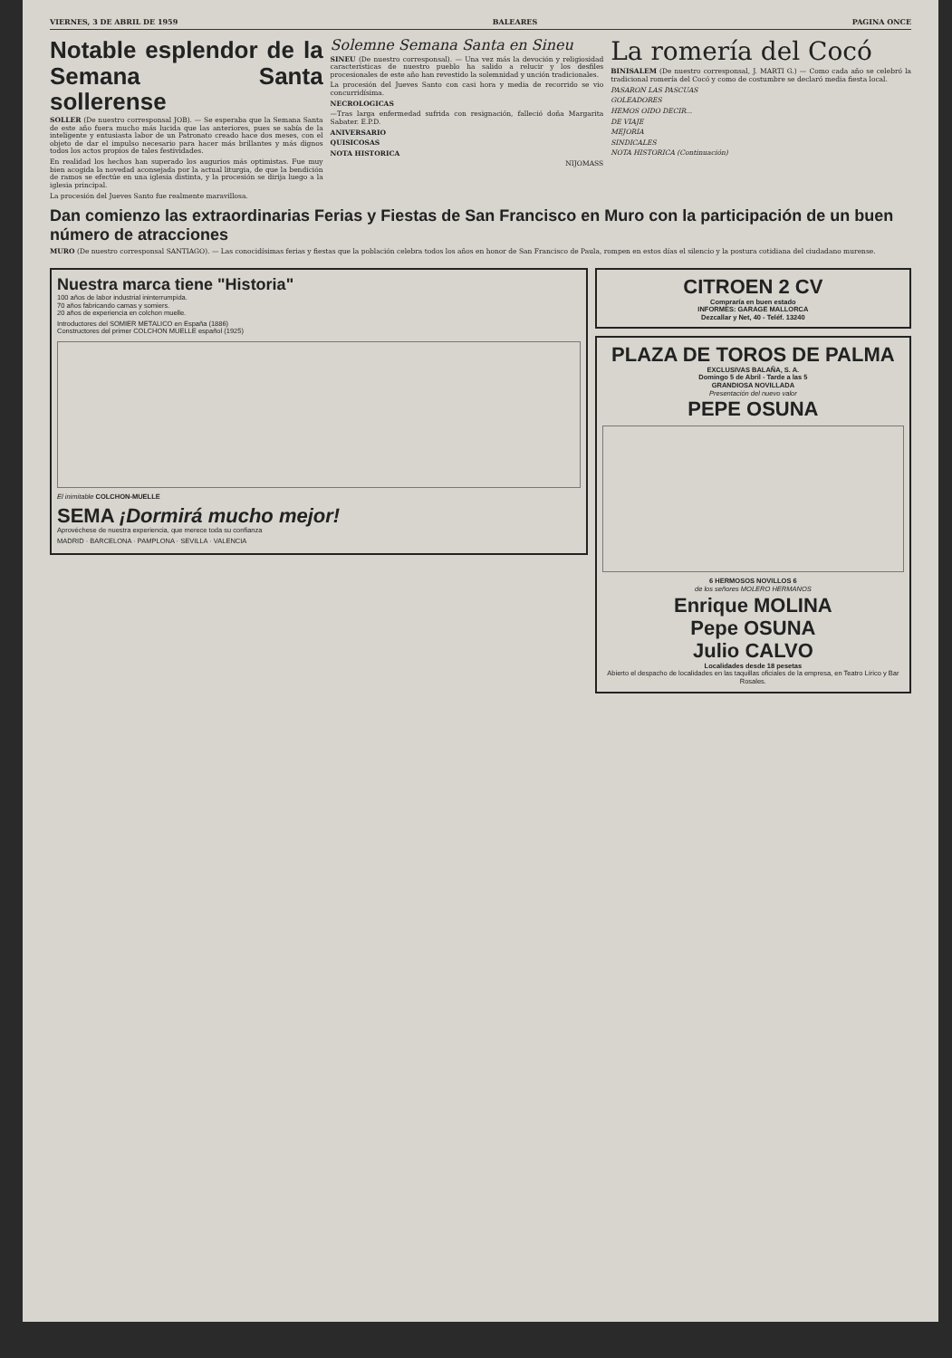VIERNES, 3 DE ABRIL DE 1959 BALEARES PAGINA ONCE
Notable esplendor de la Semana Santa sollerense
SOLLER (De nuestro corresponsal JOB). — Se esperaba que la Semana Santa de este año fuera mucho más lucida que las anteriores, pues se sabía de la inteligente y entusiasta labor de un Patronato creado hace dos meses, con el objeto de dar el impulso necesario para hacer más brillantes y más dignos todos los actos propios de tales festividades.
En realidad los hechos han superado los augurios más optimistas. Fue muy bien acogida la novedad aconsejada por la actual liturgia, de que la bendición de ramos se efectúe en una iglesia distinta, y la procesión se dirija luego a la iglesia principal.
La procesión del Jueves Santo fue realmente maravillosa.
Solemne Semana Santa en Sineu
SINEU (De nuestro corresponsal). — Una vez más la devoción y religiosidad características de nuestro pueblo ha salido a relucir y los desfiles procesionales de este año han revestido la solemnidad y unción tradicionales.
La procesión del Jueves Santo con casi hora y media de recorrido se vio concurridísima.
NECROLOGICAS
—Tras larga enfermedad sufrida con resignación, falleció doña Margarita Sabater. E.P.D.
ANIVERSARIO
QUISICOSAS
NOTA HISTORICA
NIJOMASS
La romería del Cocó
BINISALEM (De nuestro corresponsal, J. MARTI G.) — Como cada año se celebró la tradicional romería del Cocó y como de costumbre se declaró media fiesta local.
PASARON LAS PASCUAS
GOLEADORES
HEMOS OIDO DECIR...
DE VIAJE
MEJORIA
SINDICALES
NOTA HISTORICA (Continuación)
Dan comienzo las extraordinarias Ferias y Fiestas de San Francisco en Muro con la participación de un buen número de atracciones
MURO (De nuestro corresponsal SANTIAGO). — Las conocidísimas ferias y fiestas que la población celebra todos los años en honor de San Francisco de Paula, rompen en estos días el silencio y la postura cotidiana del ciudadano murense.
Nuestra marca tiene "Historia"
100 años de labor industrial ininterrumpida.
70 años fabricando camas y somiers.
20 años de experiencia en colchon muelle.
Introductores del SOMIER METALICO en España (1886)
Constructores del primer COLCHON MUELLE español (1925)
El inimitable COLCHON-MUELLE
SEMA ¡Dormirá mucho mejor!
Aprovéchese de nuestra experiencia, que merece toda su confianza
MADRID · BARCELONA · PAMPLONA · SEVILLA · VALENCIA
CITROEN 2 CV
Compraría en buen estado
INFORMES: GARAGE MALLORCA
Dezcallar y Net, 40 - Teléf. 13240
PLAZA DE TOROS DE PALMA
EXCLUSIVAS BALAÑA, S. A.
Domingo 5 de Abril - Tarde a las 5
GRANDIOSA NOVILLADA
Presentación del nuevo valor
PEPE OSUNA
6 HERMOSOS NOVILLOS 6
de los señores MOLERO HERMANOS
Enrique MOLINA
Pepe OSUNA
Julio CALVO
Localidades desde 18 pesetas
Abierto el despacho de localidades en las taquillas oficiales de la empresa, en Teatro Lírico y Bar Rosales.